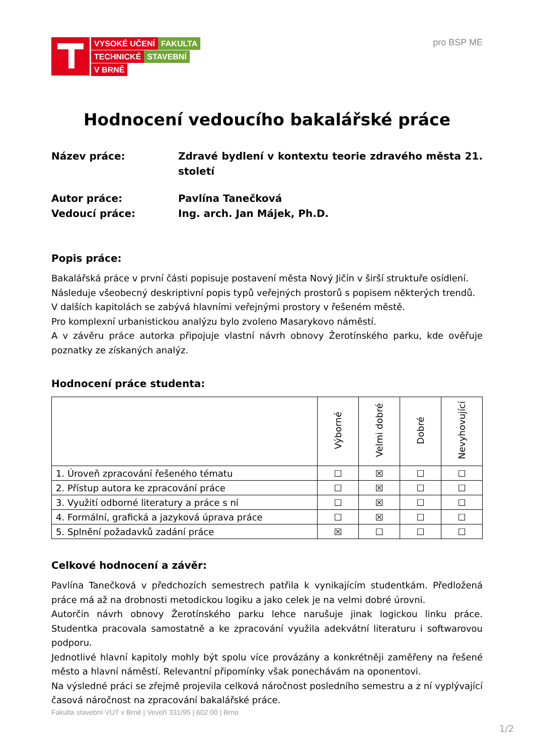VYSOKÉ UČENÍ FAKULTA
TECHNICKÉ STAVEBNÍ
V BRNĚ
pro BSP ME
Hodnocení vedoucího bakalářské práce
Název práce:
Zdravé bydlení v kontextu teorie zdravého města 21. století
Autor práce:
Pavlína Tanečková
Vedoucí práce:
Ing. arch. Jan Májek, Ph.D.
Popis práce:
Bakalářská práce v první části popisuje postavení města Nový Jičín v širší struktuře osídlení.
Následuje všeobecný deskriptivní popis typů veřejných prostorů s popisem některých trendů.
V dalších kapitolách se zabývá hlavními veřejnými prostory v řešeném městě.
Pro komplexní urbanistickou analýzu bylo zvoleno Masarykovo náměstí.
A v závěru práce autorka připojuje vlastní návrh obnovy Žerotínského parku, kde ověřuje poznatky ze získaných analýz.
Hodnocení práce studenta:
| | Výborné | Velmi dobré | Dobré | Nevyhovující |
| --- | --- | --- | --- | --- |
| 1. Úroveň zpracování řešeného tématu | ☐ | ☒ | ☐ | ☐ |
| 2. Přístup autora ke zpracování práce | ☐ | ☒ | ☐ | ☐ |
| 3. Využití odborné literatury a práce s ní | ☐ | ☒ | ☐ | ☐ |
| 4. Formální, grafická a jazyková úprava práce | ☐ | ☒ | ☐ | ☐ |
| 5. Splnění požadavků zadání práce | ☒ | ☐ | ☐ | ☐ |
Celkové hodnocení a závěr:
Pavlína Tanečková v předchozích semestrech patřila k vynikajícím studentkám. Předložená práce má až na drobnosti metodickou logiku a jako celek je na velmi dobré úrovni.
Autorčin návrh obnovy Žerotínského parku lehce narušuje jinak logickou linku práce. Studentka pracovala samostatně a ke zpracování využila adekvátní literaturu i softwarovou podporu.
Jednotlivé hlavní kapitoly mohly být spolu více provázány a konkrétněji zaměřeny na řešené město a hlavní náměstí. Relevantní připomínky však ponechávám na oponentovi.
Na výsledné práci se zřejmě projevila celková náročnost posledního semestru a z ní vyplývající časová náročnost na zpracování bakalářské práce.
Fakulta stavební VUT v Brně | Veveří 331/95 | 602 00 | Brno
1/2